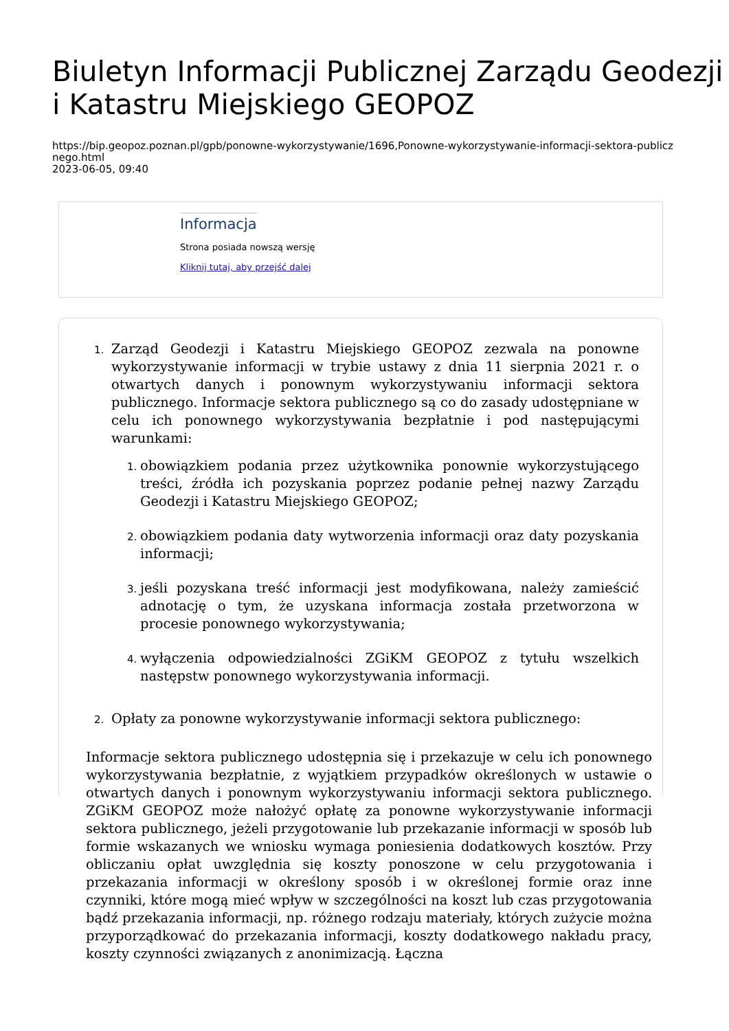Biuletyn Informacji Publicznej Zarządu Geodezji i Katastru Miejskiego GEOPOZ
https://bip.geopoz.poznan.pl/gpb/ponowne-wykorzystywanie/1696,Ponowne-wykorzystywanie-informacji-sektora-publicznego.html
2023-06-05, 09:40
Informacja
Strona posiada nowszą wersję
Kliknij tutaj, aby przejść dalej
Zarząd Geodezji i Katastru Miejskiego GEOPOZ zezwala na ponowne wykorzystywanie informacji w trybie ustawy z dnia 11 sierpnia 2021 r. o otwartych danych i ponownym wykorzystywaniu informacji sektora publicznego. Informacje sektora publicznego są co do zasady udostępniane w celu ich ponownego wykorzystywania bezpłatnie i pod następującymi warunkami:
obowiązkiem podania przez użytkownika ponownie wykorzystującego treści, źródła ich pozyskania poprzez podanie pełnej nazwy Zarządu Geodezji i Katastru Miejskiego GEOPOZ;
obowiązkiem podania daty wytworzenia informacji oraz daty pozyskania informacji;
jeśli pozyskana treść informacji jest modyfikowana, należy zamieścić adnotację o tym, że uzyskana informacja została przetworzona w procesie ponownego wykorzystywania;
wyłączenia odpowiedzialności ZGiKM GEOPOZ z tytułu wszelkich następstw ponownego wykorzystywania informacji.
Opłaty za ponowne wykorzystywanie informacji sektora publicznego:
Informacje sektora publicznego udostępnia się i przekazuje w celu ich ponownego wykorzystywania bezpłatnie, z wyjątkiem przypadków określonych w ustawie o otwartych danych i ponownym wykorzystywaniu informacji sektora publicznego. ZGiKM GEOPOZ może nałożyć opłatę za ponowne wykorzystywanie informacji sektora publicznego, jeżeli przygotowanie lub przekazanie informacji w sposób lub formie wskazanych we wniosku wymaga poniesienia dodatkowych kosztów. Przy obliczaniu opłat uwzględnia się koszty ponoszone w celu przygotowania i przekazania informacji w określony sposób i w określonej formie oraz inne czynniki, które mogą mieć wpływ w szczególności na koszt lub czas przygotowania bądź przekazania informacji, np. różnego rodzaju materiały, których zużycie można przyporządkować do przekazania informacji, koszty dodatkowego nakładu pracy, koszty czynności związanych z anonimizacją. Łączna